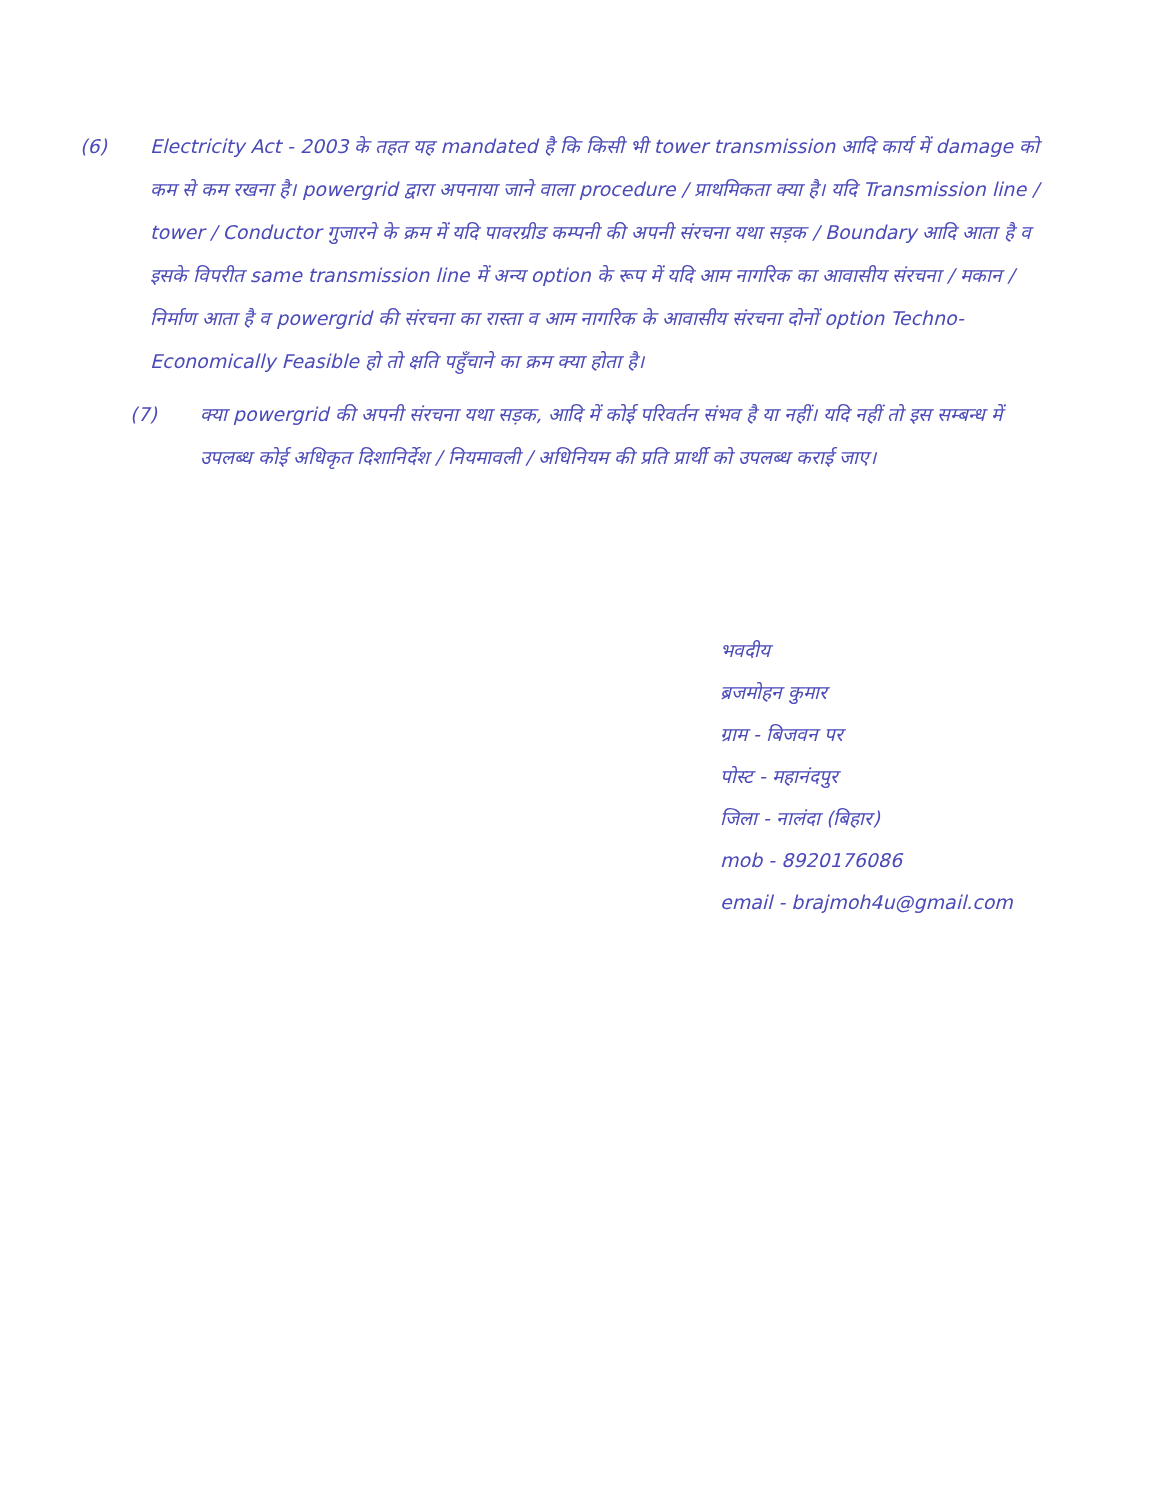(6) Electricity Act - 2003 के तहत यह mandated है कि किसी भी tower transmission आदि कार्य में damage को कम से कम रखना है। powergrid द्वारा अपनाया जाने वाला procedure / प्राथमिकता क्या है। यदि Transmission line / tower / Conductor गुजारने के क्रम में यदि पावरग्रीड कम्पनी की अपनी संरचना यथा सड़क / Boundary आदि आता है व इसके विपरीत same transmission line में अन्य option के रूप में यदि आम नागरिक का आवासीय संरचना / मकान / निर्माण आता है व powergrid की संरचना का रास्ता व आम नागरिक के आवासीय संरचना दोनों option Techno-Economically Feasible हो तो क्षति पहुँचाने का क्रम क्या होता है।
(7) क्या powergrid की अपनी संरचना यथा सड़क, आदि में कोई परिवर्तन संभव है या नहीं। यदि नहीं तो इस सम्बन्ध में उपलब्ध कोई अधिकृत दिशानिर्देश / नियमावली / अधिनियम की प्रति प्रार्थी को उपलब्ध कराई जाए।
भवदीय
ब्रजमोहन कुमार
ग्राम - बिजवन पर
पोस्ट - महानंदपुर
जिला - नालंदा (बिहार)
mob - 8920176086
email - brajmoh4u@gmail.com